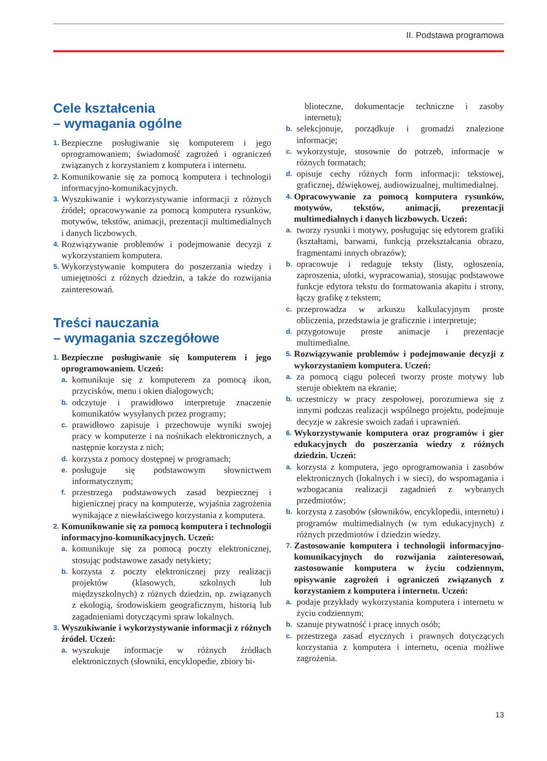II. Podstawa programowa
Cele kształcenia
– wymagania ogólne
1. Bezpieczne posługiwanie się komputerem i jego oprogramowaniem; świadomość zagrożeń i ograniczeń związanych z korzystaniem z komputera i internetu.
2. Komunikowanie się za pomocą komputera i technologii informacyjno-komunikacyjnych.
3. Wyszukiwanie i wykorzystywanie informacji z różnych źródeł; opracowywanie za pomocą komputera rysunków, motywów, tekstów, animacji, prezentacji multimedialnych i danych liczbowych.
4. Rozwiązywanie problemów i podejmowanie decyzji z wykorzystaniem komputera.
5. Wykorzystywanie komputera do poszerzania wiedzy i umiejętności z różnych dziedzin, a także do rozwijania zainteresowań.
Treści nauczania
– wymagania szczegółowe
1. Bezpieczne posługiwanie się komputerem i jego oprogramowaniem. Uczeń:
a. komunikuje się z komputerem za pomocą ikon, przycisków, menu i okien dialogowych;
b. odczytuje i prawidłowo interpretuje znaczenie komunikatów wysyłanych przez programy;
c. prawidłowo zapisuje i przechowuje wyniki swojej pracy w komputerze i na nośnikach elektronicznych, a następnie korzysta z nich;
d. korzysta z pomocy dostępnej w programach;
e. posługuje się podstawowym słownictwem informatycznym;
f. przestrzega podstawowych zasad bezpiecznej i higienicznej pracy na komputerze, wyjaśnia zagrożenia wynikające z niewłaściwego korzystania z komputera.
2. Komunikowanie się za pomocą komputera i technologii informacyjno-komunikacyjnych. Uczeń:
a. komunikuje się za pomocą poczty elektronicznej, stosując podstawowe zasady netykiety;
b. korzysta z poczty elektronicznej przy realizacji projektów (klasowych, szkolnych lub międzyszkolnych) z różnych dziedzin, np. związanych z ekologią, środowiskiem geograficznym, historią lub zagadnieniami dotyczącymi spraw lokalnych.
3. Wyszukiwanie i wykorzystywanie informacji z różnych źródeł. Uczeń:
a. wyszukuje informacje w różnych źródłach elektronicznych (słowniki, encyklopedie, zbiory bi-
blioteczne, dokumentacje techniczne i zasoby internetu);
b. selekcjonuje, porządkuje i gromadzi znalezione informacje;
c. wykorzystuje, stosownie do potrzeb, informacje w różnych formatach;
d. opisuje cechy różnych form informacji: tekstowej, graficznej, dźwiękowej, audiowizualnej, multimedialnej.
4. Opracowywanie za pomocą komputera rysunków, motywów, tekstów, animacji, prezentacji multimedialnych i danych liczbowych. Uczeń:
a. tworzy rysunki i motywy, posługując się edytorem grafiki (kształtami, barwami, funkcją przekształcania obrazu, fragmentami innych obrazów);
b. opracowuje i redaguje teksty (listy, ogłoszenia, zaproszenia, ulotki, wypracowania), stosując podstawowe funkcje edytora tekstu do formatowania akapitu i strony, łączy grafikę z tekstem;
c. przeprowadza w arkuszu kalkulacyjnym proste obliczenia, przedstawia je graficznie i interpretuje;
d. przygotowuje proste animacje i prezentacje multimedialne.
5. Rozwiązywanie problemów i podejmowanie decyzji z wykorzystaniem komputera. Uczeń:
a. za pomocą ciągu poleceń tworzy proste motywy lub steruje obiektem na ekranie;
b. uczestniczy w pracy zespołowej, porozumiewa się z innymi podczas realizacji wspólnego projektu, podejmuje decyzje w zakresie swoich zadań i uprawnień.
6. Wykorzystywanie komputera oraz programów i gier edukacyjnych do poszerzania wiedzy z różnych dziedzin. Uczeń:
a. korzysta z komputera, jego oprogramowania i zasobów elektronicznych (lokalnych i w sieci), do wspomagania i wzbogacania realizacji zagadnień z wybranych przedmiotów;
b. korzysta z zasobów (słowników, encyklopedii, internetu) i programów multimedialnych (w tym edukacyjnych) z różnych przedmiotów i dziedzin wiedzy.
7. Zastosowanie komputera i technologii informacyjno-komunikacyjnych do rozwijania zainteresowań, zastosowanie komputera w życiu codziennym, opisywanie zagrożeń i ograniczeń związanych z korzystaniem z komputera i internetu. Uczeń:
a. podaje przykłady wykorzystania komputera i internetu w życiu codziennym;
b. szanuje prywatność i pracę innych osób;
c. przestrzega zasad etycznych i prawnych dotyczących korzystania z komputera i internetu, ocenia możliwe zagrożenia.
13